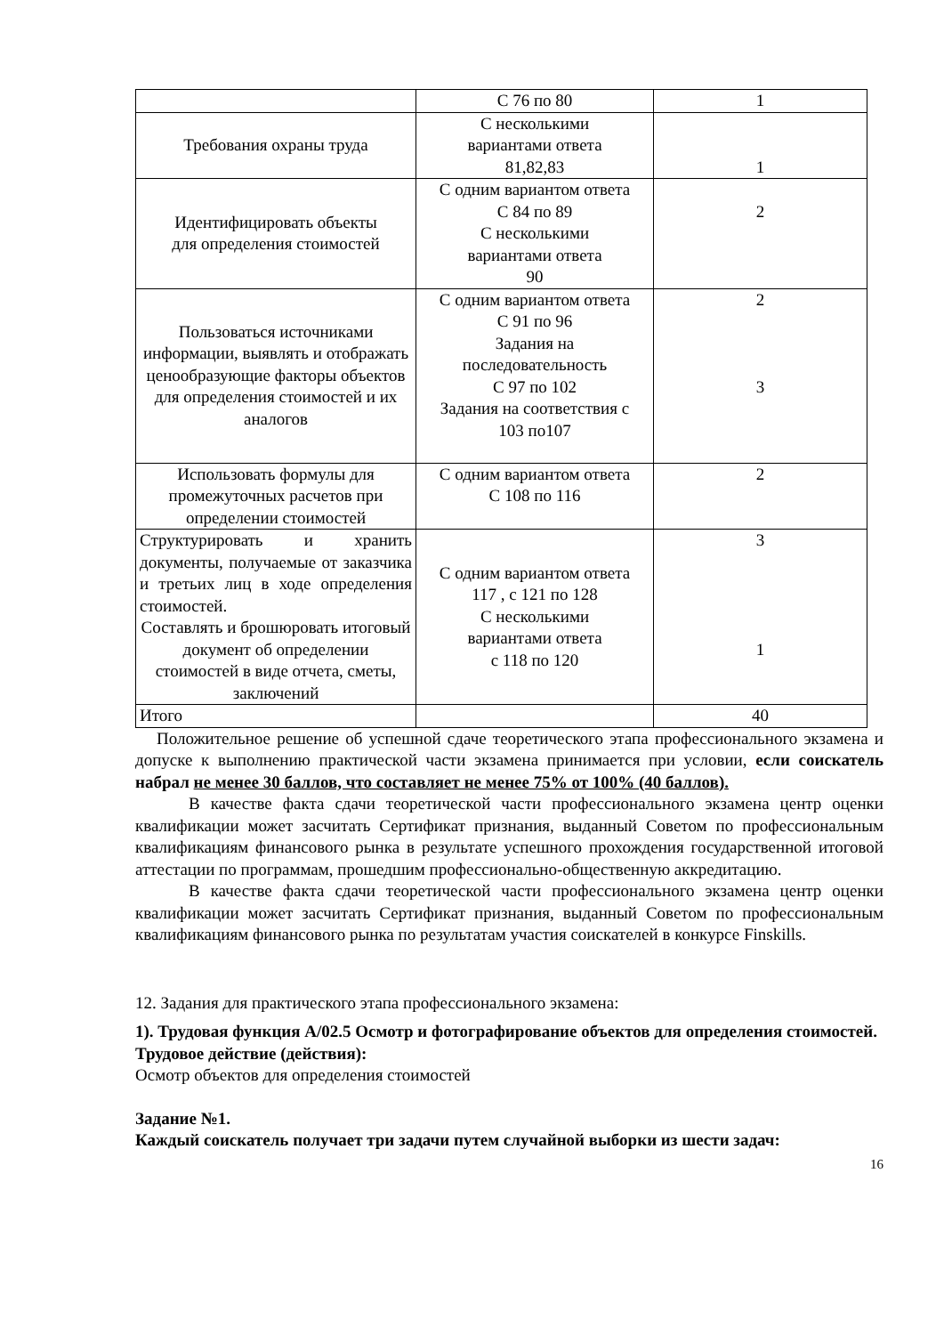| | С 76 по 80 | 1 |
| Требования охраны труда | С несколькими вариантами ответа 81,82,83 | 1 |
| Идентифицировать объекты для определения стоимостей | С одним вариантом ответа С 84 по 89 С несколькими вариантами ответа 90 | 2 |
| Пользоваться источниками информации, выявлять и отображать ценообразующие факторы объектов для определения стоимостей и их аналогов | С одним вариантом ответа С 91 по 96 Задания на последовательность С 97 по 102 Задания на соответствия с 103 по107 | 2 3 |
| Использовать формулы для промежуточных расчетов при определении стоимостей | С одним вариантом ответа С 108 по 116 | 2 |
| Структурировать и хранить документы, получаемые от заказчика и третьих лиц в ходе определения стоимостей. Составлять и брошюровать итоговый документ об определении стоимостей в виде отчета, сметы, заключений | С одним вариантом ответа 117 , с 121 по 128 С несколькими вариантами ответа с 118 по 120 | 3 1 |
| Итого | | 40 |
Положительное решение об успешной сдаче теоретического этапа профессионального экзамена и допуске к выполнению практической части экзамена принимается при условии, если соискатель набрал не менее 30 баллов, что составляет не менее 75% от 100% (40 баллов).
В качестве факта сдачи теоретической части профессионального экзамена центр оценки квалификации может засчитать Сертификат признания, выданный Советом по профессиональным квалификациям финансового рынка в результате успешного прохождения государственной итоговой аттестации по программам, прошедшим профессионально-общественную аккредитацию.
В качестве факта сдачи теоретической части профессионального экзамена центр оценки квалификации может засчитать Сертификат признания, выданный Советом по профессиональным квалификациям финансового рынка по результатам участия соискателей в конкурсе Finskills.
12. Задания для практического этапа профессионального экзамена:
1). Трудовая функция А/02.5 Осмотр и фотографирование объектов для определения стоимостей.
Трудовое действие (действия):
Осмотр объектов для определения стоимостей
Задание №1.
Каждый соискатель получает три задачи путем случайной выборки из шести задач:
16